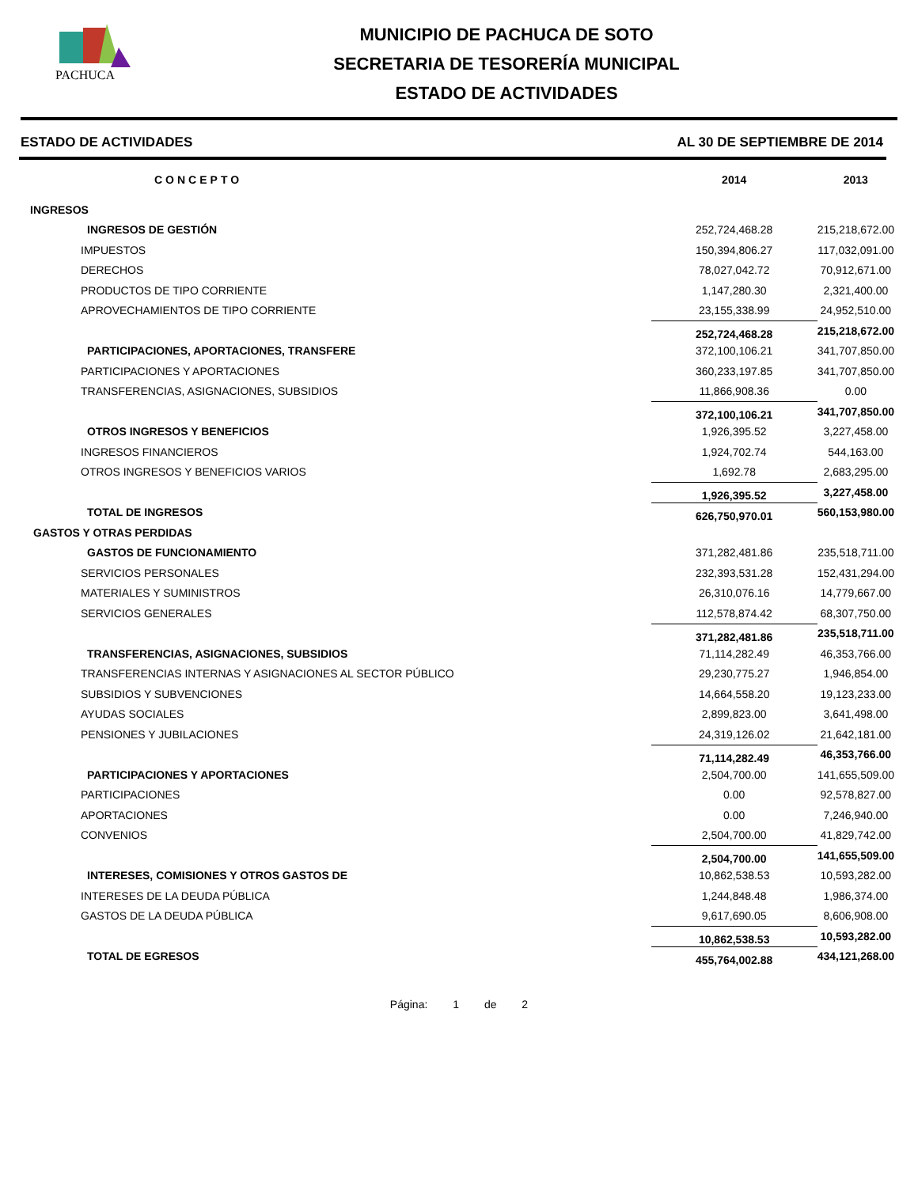PACHUCA
MUNICIPIO DE PACHUCA DE SOTO
SECRETARIA DE TESORERÍA MUNICIPAL
ESTADO DE ACTIVIDADES
ESTADO DE ACTIVIDADES AL 30 DE SEPTIEMBRE DE 2014
| CONCEPTO | 2014 | 2013 |
| --- | --- | --- |
| INGRESOS | | |
| INGRESOS DE GESTIÓN | 252,724,468.28 | 215,218,672.00 |
| IMPUESTOS | 150,394,806.27 | 117,032,091.00 |
| DERECHOS | 78,027,042.72 | 70,912,671.00 |
| PRODUCTOS DE TIPO CORRIENTE | 1,147,280.30 | 2,321,400.00 |
| APROVECHAMIENTOS DE TIPO CORRIENTE | 23,155,338.99 | 24,952,510.00 |
| | 252,724,468.28 | 215,218,672.00 |
| PARTICIPACIONES, APORTACIONES, TRANSFERE | 372,100,106.21 | 341,707,850.00 |
| PARTICIPACIONES Y APORTACIONES | 360,233,197.85 | 341,707,850.00 |
| TRANSFERENCIAS, ASIGNACIONES, SUBSIDIOS | 11,866,908.36 | 0.00 |
| | 372,100,106.21 | 341,707,850.00 |
| OTROS INGRESOS Y BENEFICIOS | 1,926,395.52 | 3,227,458.00 |
| INGRESOS FINANCIEROS | 1,924,702.74 | 544,163.00 |
| OTROS INGRESOS Y BENEFICIOS VARIOS | 1,692.78 | 2,683,295.00 |
| | 1,926,395.52 | 3,227,458.00 |
| TOTAL DE INGRESOS | 626,750,970.01 | 560,153,980.00 |
| GASTOS Y OTRAS PERDIDAS | | |
| GASTOS DE FUNCIONAMIENTO | 371,282,481.86 | 235,518,711.00 |
| SERVICIOS PERSONALES | 232,393,531.28 | 152,431,294.00 |
| MATERIALES Y SUMINISTROS | 26,310,076.16 | 14,779,667.00 |
| SERVICIOS GENERALES | 112,578,874.42 | 68,307,750.00 |
| | 371,282,481.86 | 235,518,711.00 |
| TRANSFERENCIAS, ASIGNACIONES, SUBSIDIOS | 71,114,282.49 | 46,353,766.00 |
| TRANSFERENCIAS INTERNAS Y ASIGNACIONES AL SECTOR PÚBLICO | 29,230,775.27 | 1,946,854.00 |
| SUBSIDIOS Y SUBVENCIONES | 14,664,558.20 | 19,123,233.00 |
| AYUDAS SOCIALES | 2,899,823.00 | 3,641,498.00 |
| PENSIONES Y JUBILACIONES | 24,319,126.02 | 21,642,181.00 |
| | 71,114,282.49 | 46,353,766.00 |
| PARTICIPACIONES Y APORTACIONES | 2,504,700.00 | 141,655,509.00 |
| PARTICIPACIONES | 0.00 | 92,578,827.00 |
| APORTACIONES | 0.00 | 7,246,940.00 |
| CONVENIOS | 2,504,700.00 | 41,829,742.00 |
| | 2,504,700.00 | 141,655,509.00 |
| INTERESES, COMISIONES Y OTROS GASTOS DE | 10,862,538.53 | 10,593,282.00 |
| INTERESES DE LA DEUDA PÚBLICA | 1,244,848.48 | 1,986,374.00 |
| GASTOS DE LA DEUDA PÚBLICA | 9,617,690.05 | 8,606,908.00 |
| | 10,862,538.53 | 10,593,282.00 |
| TOTAL DE EGRESOS | 455,764,002.88 | 434,121,268.00 |
Página: 1 de 2